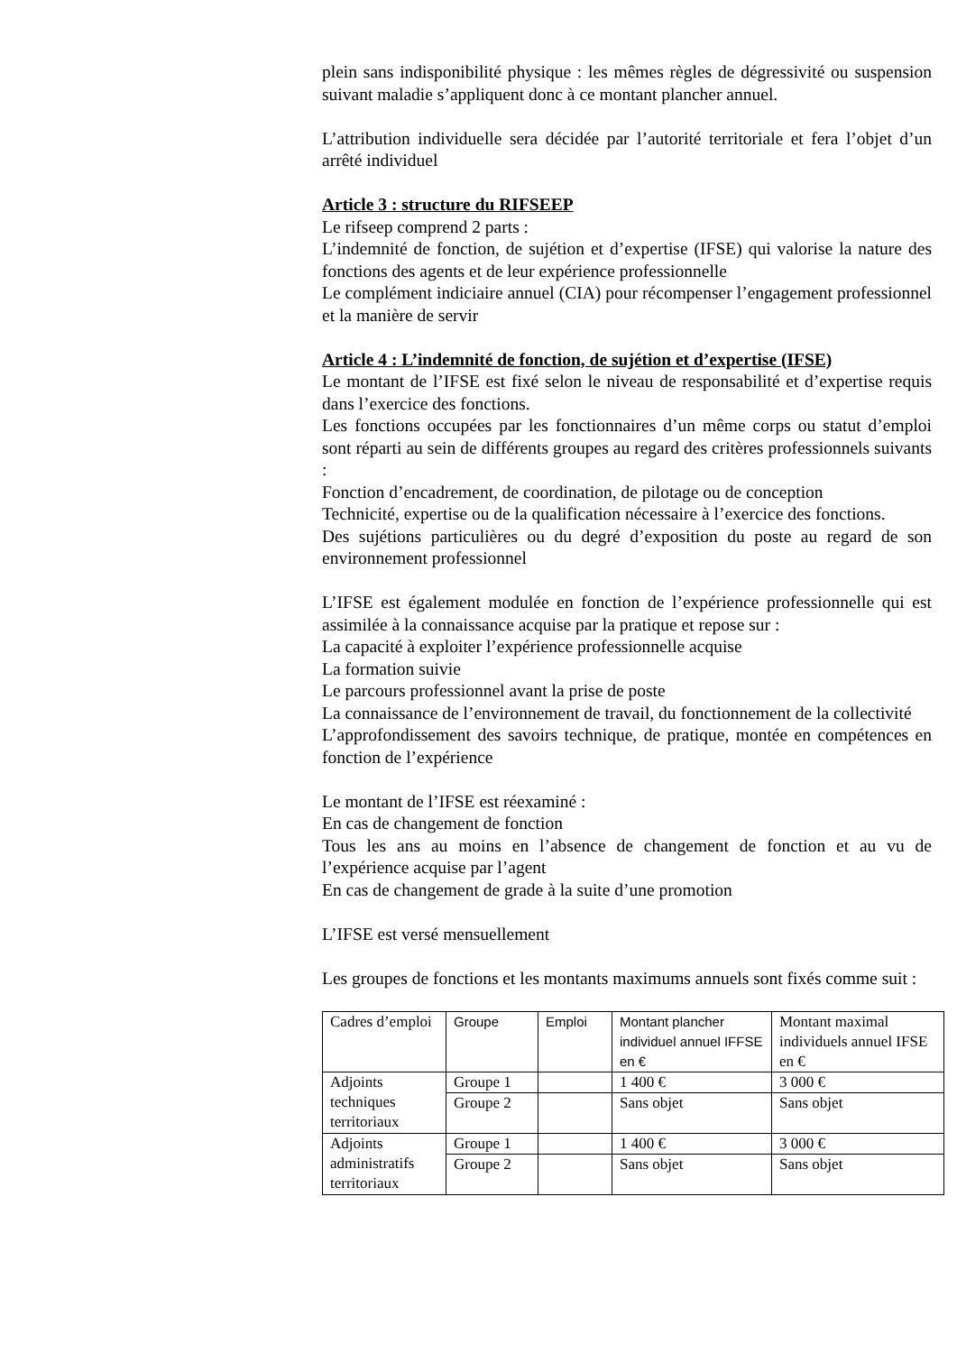plein sans indisponibilité physique : les mêmes règles de dégressivité ou suspension suivant maladie s’appliquent donc à ce montant plancher annuel.
L’attribution individuelle sera décidée par l’autorité territoriale et fera l’objet d’un arrêté individuel
Article 3 : structure du RIFSEEP
Le rifseep comprend 2 parts :
L’indemnité de fonction, de sujétion et d’expertise (IFSE) qui valorise la nature des fonctions des agents et de leur expérience professionnelle
Le complément indiciaire annuel (CIA) pour récompenser l’engagement professionnel et la manière de servir
Article 4 : L’indemnité de fonction, de sujétion et d’expertise (IFSE)
Le montant de l’IFSE est fixé selon le niveau de responsabilité et d’expertise requis dans l’exercice des fonctions.
Les fonctions occupées par les fonctionnaires d’un même corps ou statut d’emploi sont réparti au sein de différents groupes au regard des critères professionnels suivants :
Fonction d’encadrement, de coordination, de pilotage ou de conception
Technicité, expertise ou de la qualification nécessaire à l’exercice des fonctions.
Des sujétions particulières ou du degré d’exposition du poste au regard de son environnement professionnel
L’IFSE est également modulée en fonction de l’expérience professionnelle qui est assimilée à la connaissance acquise par la pratique et repose sur :
La capacité à exploiter l’expérience professionnelle acquise
La formation suivie
Le parcours professionnel avant la prise de poste
La connaissance de l’environnement de travail, du fonctionnement de la collectivité
L’approfondissement des savoirs technique, de pratique, montée en compétences en fonction de l’expérience
Le montant de l’IFSE est réexaminé :
En cas de changement de fonction
Tous les ans au moins en l’absence de changement de fonction et au vu de l’expérience acquise par l’agent
En cas de changement de grade à la suite d’une promotion
L’IFSE est versé mensuellement
Les groupes de fonctions et les montants maximums annuels sont fixés comme suit :
| Cadres d’emploi | Groupe | Emploi | Montant plancher individuel annuel IFFSE en € | Montant maximal individuels annuel IFSE en € |
| Adjoints techniques territoriaux | Groupe 1 | | 1 400 € | 3 000 € |
| | Groupe 2 | | Sans objet | Sans objet |
| Adjoints administratifs territoriaux | Groupe 1 | | 1 400 € | 3 000 € |
| | Groupe 2 | | Sans objet | Sans objet |